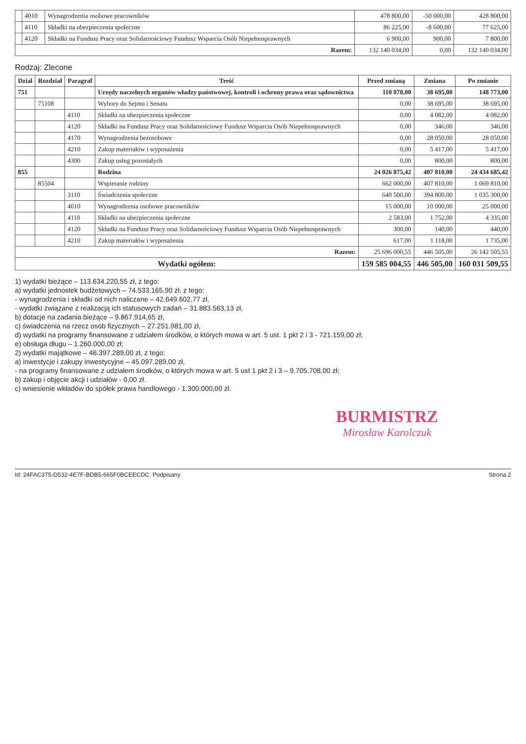| | 4010 | Wynagrodzenia osobowe pracowników | 478 800,00 | -50 000,00 | 428 800,00 |
| | 4110 | Składki na ubezpieczenia społeczne | 86 225,00 | -8 600,00 | 77 625,00 |
| | 4120 | Składki na Fundusz Pracy oraz Solidarnościowy Fundusz Wsparcia Osób Niepełnosprawnych | 6 900,00 | 900,00 | 7 800,00 |
| Razem: | | | 132 140 034,00 | 0,00 | 132 140 034,00 |
Rodzaj: Zlecone
| Dział | Rozdział | Paragraf | Treść | Przed zmianą | Zmiana | Po zmianie |
| --- | --- | --- | --- | --- | --- | --- |
| 751 | | | Urzędy naczelnych organów władzy państwowej, kontroli i ochrony prawa oraz sądownictwa | 110 078,00 | 38 695,00 | 148 773,00 |
| | 75108 | | Wybory do Sejmu i Senatu | 0,00 | 38 695,00 | 38 695,00 |
| | | 4110 | Składki na ubezpieczenia społeczne | 0,00 | 4 082,00 | 4 082,00 |
| | | 4120 | Składki na Fundusz Pracy oraz Solidarnościowy Fundusz Wsparcia Osób Niepełnosprawnych | 0,00 | 346,00 | 346,00 |
| | | 4170 | Wynagrodzenia bezosobowe | 0,00 | 28 050,00 | 28 050,00 |
| | | 4210 | Zakup materiałów i wyposażenia | 0,00 | 5 417,00 | 5 417,00 |
| | | 4300 | Zakup usług pozostałych | 0,00 | 800,00 | 800,00 |
| 855 | | | Rodzina | 24 026 875,42 | 407 810,00 | 24 434 685,42 |
| | 85504 | | Wspieranie rodziny | 662 000,00 | 407 810,00 | 1 069 810,00 |
| | | 3110 | Świadczenia społeczne | 640 500,00 | 394 800,00 | 1 035 300,00 |
| | | 4010 | Wynagrodzenia osobowe pracowników | 15 000,00 | 10 000,00 | 25 000,00 |
| | | 4110 | Składki na ubezpieczenia społeczne | 2 583,00 | 1 752,00 | 4 335,00 |
| | | 4120 | Składki na Fundusz Pracy oraz Solidarnościowy Fundusz Wsparcia Osób Niepełnosprawnych | 300,00 | 140,00 | 440,00 |
| | | 4210 | Zakup materiałów i wyposażenia | 617,00 | 1 118,00 | 1 735,00 |
| Razem: | | | | 25 696 000,55 | 446 505,00 | 26 142 505,55 |
| Wydatki ogółem: | | | | 159 585 004,55 | 446 505,00 | 160 031 509,55 |
1) wydatki bieżące – 113.634.220,55 zł, z tego:
a) wydatki jednostek budżetowych – 74.533.165,90 zł, z tego:
- wynagrodzenia i składki od nich naliczane – 42.649.602,77 zł,
- wydatki związane z realizacją ich statusowych zadań – 31.883.563,13 zł,
b) dotacje na zadania bieżące – 9.867.914,65 zł,
c) świadczenia na rzecz osób fizycznych – 27.251.981,00 zł,
d) wydatki na programy finansowane z udziałem środków, o których mowa w art. 5 ust. 1 pkt 2 i 3 - 721.159,00 zł;
e) obsługa długu – 1.260.000,00 zł;
2) wydatki majątkowe – 46.397.289,00 zł, z tego:
a) inwestycje i zakupy inwestycyjne – 45.097.289,00 zł,
- na programy finansowane z udziałem środków, o których mowa w art. 5 ust 1 pkt 2 i 3 – 9.705.708,00 zł;
b) zakup i objęcie akcji i udziałów - 0,00 zł.
c) wniesienie wkładów do spółek prawa handlowego - 1.300.000,00 zł.
BURMISTRZ
Mirosław Karolczuk
Id: 24FAC375-D532-4E7F-BDB5-665F0BCEECDC. Podpisany Strona 2